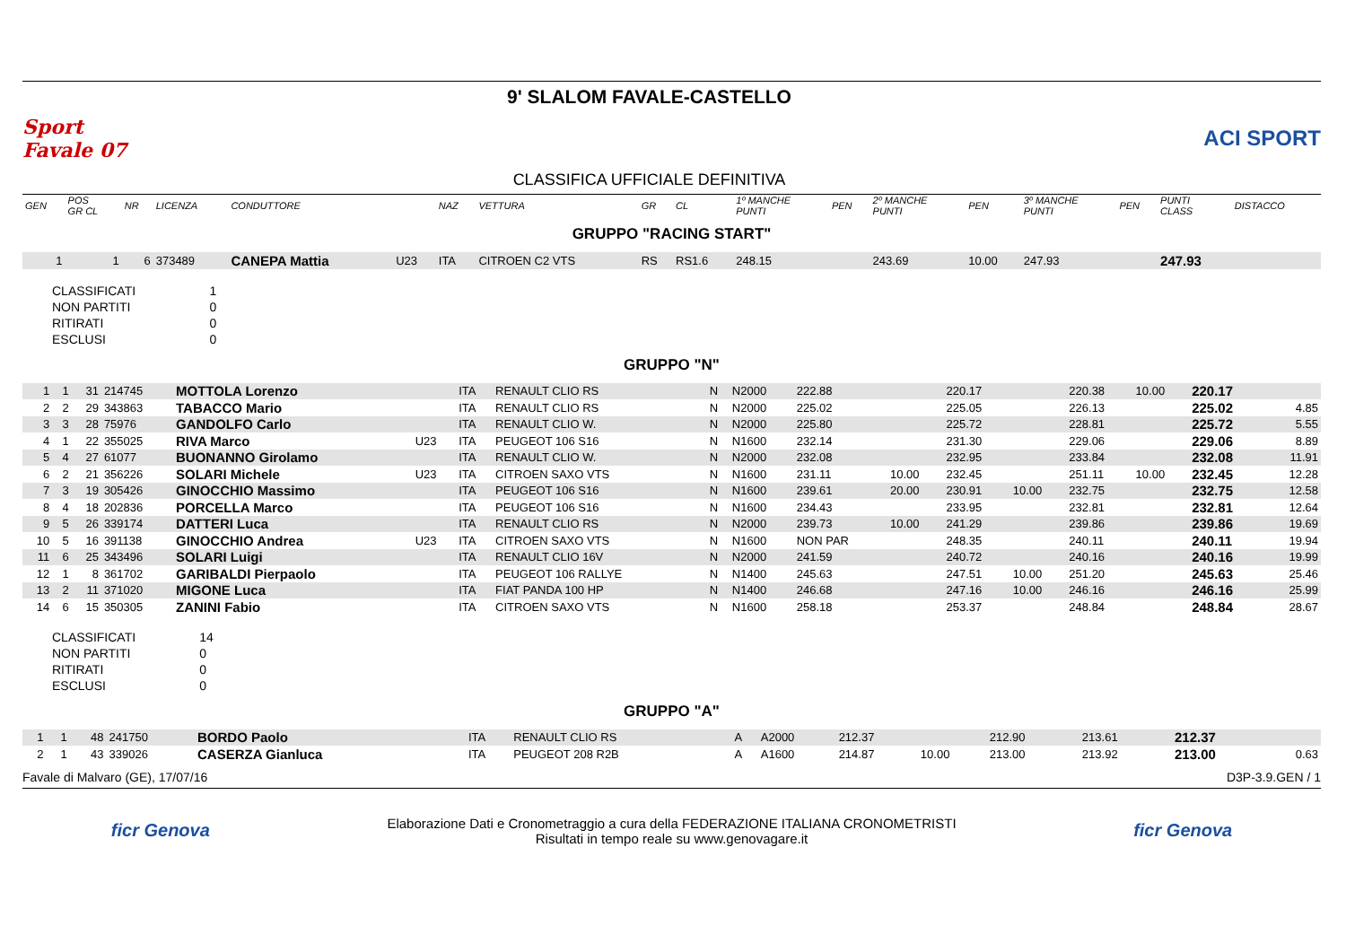Sport Favale 07
9' SLALOM FAVALE-CASTELLO
CLASSIFICA UFFICIALE DEFINITIVA
ACI SPORT
| GEN | POS GR CL | NR | LICENZA | CONDUTTORE | | NAZ | VETTURA | GR | CL | 1º MANCHE PUNTI | PEN | 2º MANCHE PUNTI | PEN | 3º MANCHE PUNTI | PEN | PUNTI CLASS | DISTACCO |
| --- | --- | --- | --- | --- | --- | --- | --- | --- | --- | --- | --- | --- | --- | --- | --- | --- | --- |
| GRUPPO "RACING START" | | | | | | | | | | | | | | | | | |
| 1 | 1 | 6 | 373489 | CANEPA Mattia | U23 | ITA | CITROEN C2 VTS | RS | RS1.6 | 248.15 | | 243.69 | 10.00 | 247.93 | | 247.93 | |
| CLASSIFICATI | 1 |
| NON PARTITI | 0 |
| RITIRATI | 0 |
| ESCLUSI | 0 |
| GRUPPO "N" | | | | | | | | | | | | | | | | | |
| 1 | 1 | 31 | 214745 | MOTTOLA Lorenzo | | ITA | RENAULT CLIO RS | N | N2000 | 222.88 | | 220.17 | | 220.38 | 10.00 | 220.17 | |
| 2 | 2 | 29 | 343863 | TABACCO Mario | | ITA | RENAULT CLIO RS | N | N2000 | 225.02 | | 225.05 | | 226.13 | | 225.02 | 4.85 |
| 3 | 3 | 28 | 75976 | GANDOLFO Carlo | | ITA | RENAULT CLIO W. | N | N2000 | 225.80 | | 225.72 | | 228.81 | | 225.72 | 5.55 |
| 4 | 1 | 22 | 355025 | RIVA Marco | U23 | ITA | PEUGEOT 106 S16 | N | N1600 | 232.14 | | 231.30 | | 229.06 | | 229.06 | 8.89 |
| 5 | 4 | 27 | 61077 | BUONANNO Girolamo | | ITA | RENAULT CLIO W. | N | N2000 | 232.08 | | 232.95 | | 233.84 | | 232.08 | 11.91 |
| 6 | 2 | 21 | 356226 | SOLARI Michele | U23 | ITA | CITROEN SAXO VTS | N | N1600 | 231.11 | 10.00 | 232.45 | | 251.11 | 10.00 | 232.45 | 12.28 |
| 7 | 3 | 19 | 305426 | GINOCCHIO Massimo | | ITA | PEUGEOT 106 S16 | N | N1600 | 239.61 | 20.00 | 230.91 | 10.00 | 232.75 | | 232.75 | 12.58 |
| 8 | 4 | 18 | 202836 | PORCELLA Marco | | ITA | PEUGEOT 106 S16 | N | N1600 | 234.43 | | 233.95 | | 232.81 | | 232.81 | 12.64 |
| 9 | 5 | 26 | 339174 | DATTERI Luca | | ITA | RENAULT CLIO RS | N | N2000 | 239.73 | 10.00 | 241.29 | | 239.86 | | 239.86 | 19.69 |
| 10 | 5 | 16 | 391138 | GINOCCHIO Andrea | U23 | ITA | CITROEN SAXO VTS | N | N1600 | NON PAR | | 248.35 | | 240.11 | | 240.11 | 19.94 |
| 11 | 6 | 25 | 343496 | SOLARI Luigi | | ITA | RENAULT CLIO 16V | N | N2000 | 241.59 | | 240.72 | | 240.16 | | 240.16 | 19.99 |
| 12 | 1 | 8 | 361702 | GARIBALDI Pierpaolo | | ITA | PEUGEOT 106 RALLYE | N | N1400 | 245.63 | | 247.51 | 10.00 | 251.20 | | 245.63 | 25.46 |
| 13 | 2 | 11 | 371020 | MIGONE Luca | | ITA | FIAT PANDA 100 HP | N | N1400 | 246.68 | | 247.16 | 10.00 | 246.16 | | 246.16 | 25.99 |
| 14 | 6 | 15 | 350305 | ZANINI Fabio | | ITA | CITROEN SAXO VTS | N | N1600 | 258.18 | | 253.37 | | 248.84 | | 248.84 | 28.67 |
| CLASSIFICATI | 14 |
| NON PARTITI | 0 |
| RITIRATI | 0 |
| ESCLUSI | 0 |
| GRUPPO "A" | | | | | | | | | | | | | | | | | |
| 1 | 1 | 48 | 241750 | BORDO Paolo | | ITA | RENAULT CLIO RS | A | A2000 | 212.37 | | 212.90 | | 213.61 | | 212.37 | |
| 2 | 1 | 43 | 339026 | CASERZA Gianluca | | ITA | PEUGEOT 208 R2B | A | A1600 | 214.87 | 10.00 | 213.00 | | 213.92 | | 213.00 | 0.63 |
Favale di Malvaro (GE), 17/07/16 D3P-3.9.GEN / 1
ficr Genova
Elaborazione Dati e Cronometraggio a cura della FEDERAZIONE ITALIANA CRONOMETRISTI
Risultati in tempo reale su www.genovagare.it
ficr Genova